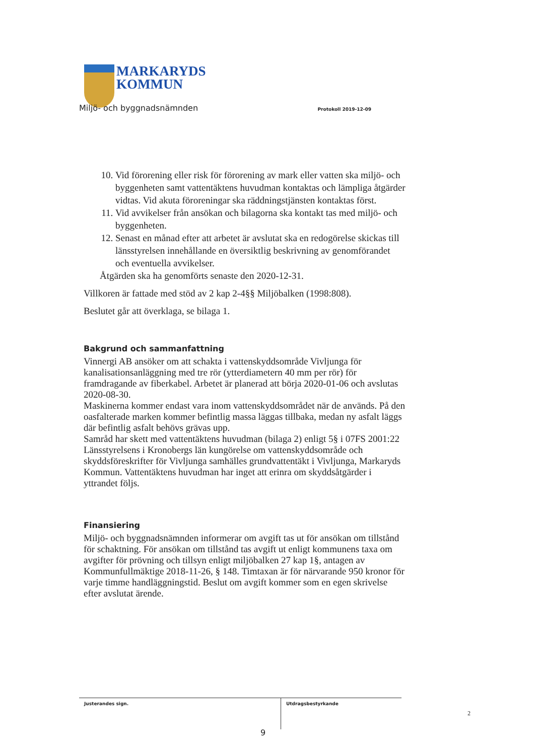MARKARYDS
KOMMUN
Miljö- och byggnadsnämnden Protokoll 2019-12-09
10. Vid förorening eller risk för förorening av mark eller vatten ska miljö- och byggenheten samt vattentäktens huvudman kontaktas och lämpliga åtgärder vidtas. Vid akuta föroreningar ska räddningstjänsten kontaktas först.
11. Vid avvikelser från ansökan och bilagorna ska kontakt tas med miljö- och byggenheten.
12. Senast en månad efter att arbetet är avslutat ska en redogörelse skickas till länsstyrelsen innehållande en översiktlig beskrivning av genomförandet och eventuella avvikelser.
Åtgärden ska ha genomförts senaste den 2020-12-31.
Villkoren är fattade med stöd av 2 kap 2-4§§ Miljöbalken (1998:808).
Beslutet går att överklaga, se bilaga 1.
Bakgrund och sammanfattning
Vinnergi AB ansöker om att schakta i vattenskyddsområde Vivljunga för kanalisationsanläggning med tre rör (ytterdiametern 40 mm per rör) för framdragande av fiberkabel. Arbetet är planerad att börja 2020-01-06 och avslutas 2020-08-30.
Maskinerna kommer endast vara inom vattenskyddsområdet när de används. På den oasfalterade marken kommer befintlig massa läggas tillbaka, medan ny asfalt läggs där befintlig asfalt behövs grävas upp.
Samråd har skett med vattentäktens huvudman (bilaga 2) enligt 5§ i 07FS 2001:22 Länsstyrelsens i Kronobergs län kungörelse om vattenskyddsområde och skyddsföreskrifter för Vivljunga samhälles grundvattentäkt i Vivljunga, Markaryds Kommun. Vattentäktens huvudman har inget att erinra om skyddsåtgärder i yttrandet följs.
Finansiering
Miljö- och byggnadsnämnden informerar om avgift tas ut för ansökan om tillstånd för schaktning. För ansökan om tillstånd tas avgift ut enligt kommunens taxa om avgifter för prövning och tillsyn enligt miljöbalken 27 kap 1§, antagen av Kommunfullmäktige 2018-11-26, § 148. Timtaxan är för närvarande 950 kronor för varje timme handläggningstid. Beslut om avgift kommer som en egen skrivelse efter avslutat ärende.
Justerandes sign.
Utdragsbestyrkande
2
9